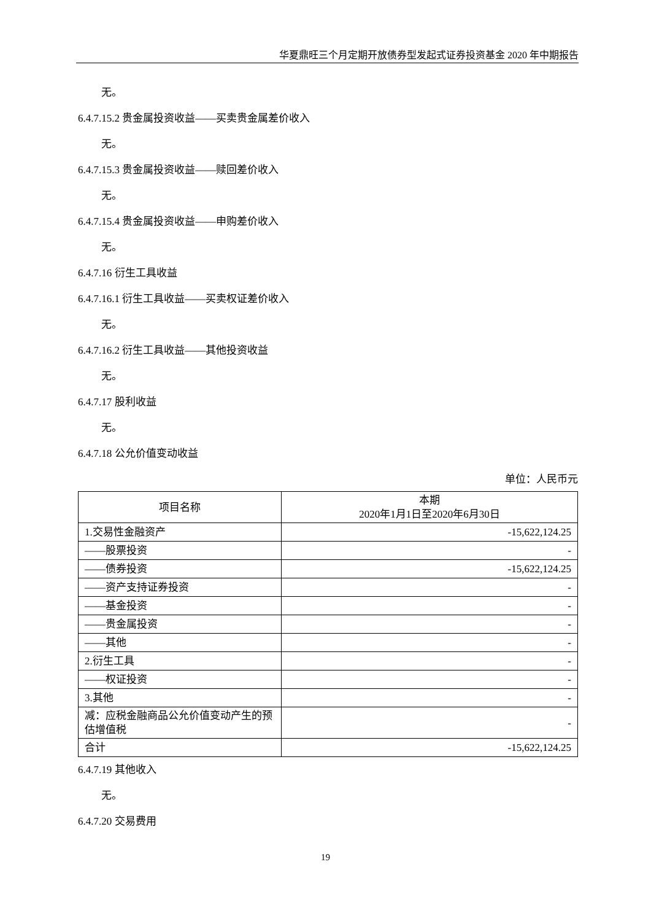华夏鼎旺三个月定期开放债券型发起式证券投资基金 2020 年中期报告
无。
6.4.7.15.2 贵金属投资收益——买卖贵金属差价收入
无。
6.4.7.15.3 贵金属投资收益——赎回差价收入
无。
6.4.7.15.4 贵金属投资收益——申购差价收入
无。
6.4.7.16 衍生工具收益
6.4.7.16.1 衍生工具收益——买卖权证差价收入
无。
6.4.7.16.2 衍生工具收益——其他投资收益
无。
6.4.7.17 股利收益
无。
6.4.7.18 公允价值变动收益
单位：人民币元
| 项目名称 | 本期 2020年1月1日至2020年6月30日 |
| 1.交易性金融资产 | -15,622,124.25 |
| ——股票投资 | - |
| ——债券投资 | -15,622,124.25 |
| ——资产支持证券投资 | - |
| ——基金投资 | - |
| ——贵金属投资 | - |
| ——其他 | - |
| 2.衍生工具 | - |
| ——权证投资 | - |
| 3.其他 | - |
| 减：应税金融商品公允价值变动产生的预估增值税 | - |
| 合计 | -15,622,124.25 |
6.4.7.19 其他收入
无。
6.4.7.20 交易费用
19